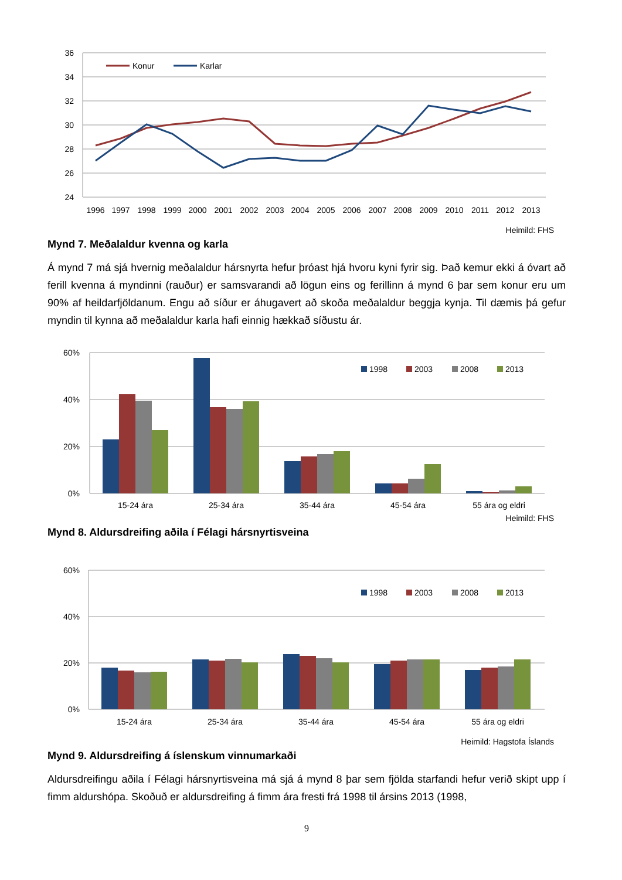36
34
32
30
28
26
24
Konur
Karlar
1996
1997
1998
1999
2000
2001
2002
2003
2004
2005
2006
2007
2008
2009
2010
2011
2012
2013
Heimild: FHS
Mynd 7. Meðalaldur kvenna og karla
Á mynd 7 má sjá hvernig meðalaldur hársnyrta hefur þróast hjá hvoru kyni fyrir sig. Það kemur ekki á óvart að ferill kvenna á myndinni (rauður) er samsvarandi að lögun eins og ferillinn á mynd 6 þar sem konur eru um 90% af heildarfjöldanum. Engu að síður er áhugavert að skoða meðalaldur beggja kynja. Til dæmis þá gefur myndin til kynna að meðalaldur karla hafi einnig hækkað síðustu ár.
60%
40%
20%
0%
1998
2003
2008
2013
15-24 ára
25-34 ára
35-44 ára
45-54 ára
55 ára og eldri
Heimild: FHS
Mynd 8. Aldursdreifing aðila í Félagi hársnyrtisveina
60%
40%
20%
0%
1998
2003
2008
2013
15-24 ára
25-34 ára
35-44 ára
45-54 ára
55 ára og eldri
Heimild: Hagstofa Íslands
Mynd 9. Aldursdreifing á íslenskum vinnumarkaði
Aldursdreifingu aðila í Félagi hársnyrtisveina má sjá á mynd 8 þar sem fjölda starfandi hefur verið skipt upp í fimm aldurshópa. Skoðuð er aldursdreifing á fimm ára fresti frá 1998 til ársins 2013 (1998,
9